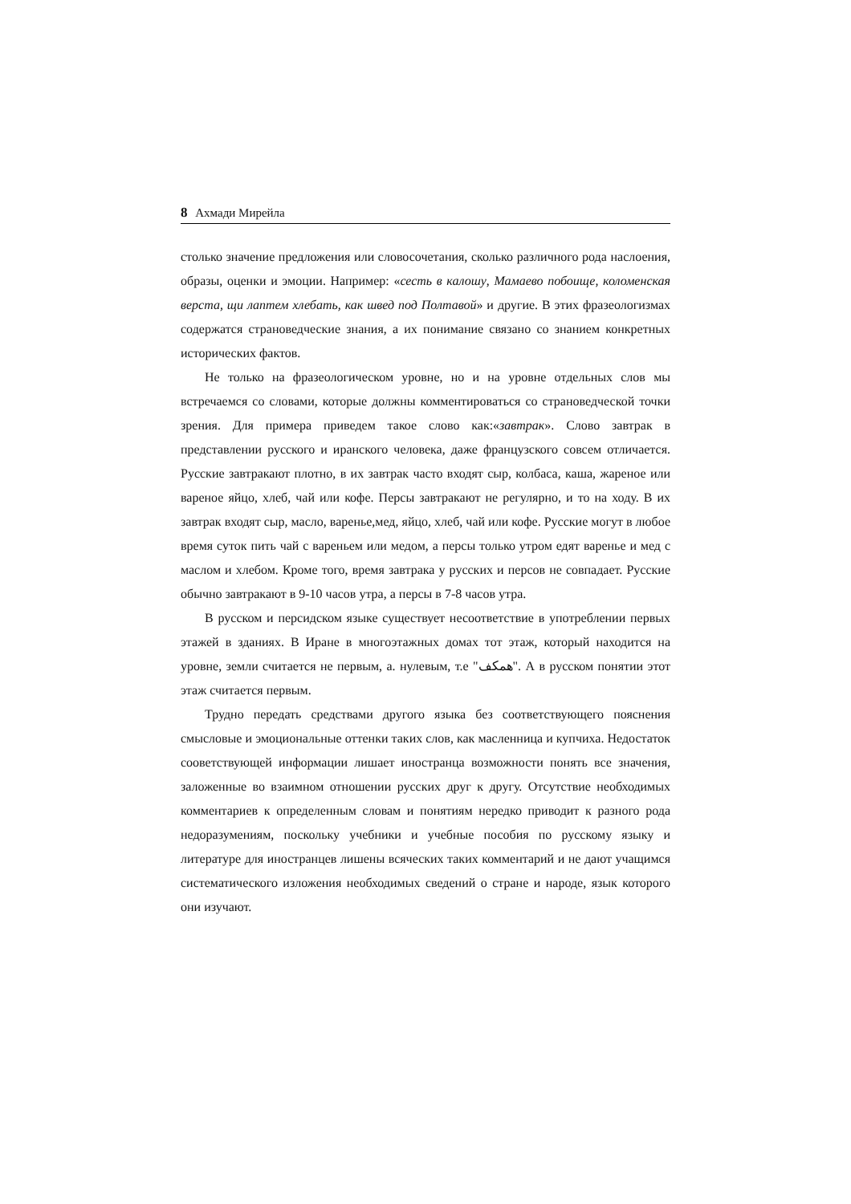8 Ахмади Мирейла
столько значение предложения или словосочетания, сколько различного рода наслоения, образы, оценки и эмоции. Например: «сесть в калошу, Мамаево побоище, коломенская верста, щи лаптем хлебать, как швед под Полтавой» и другие. В этих фразеологизмах содержатся страноведческие знания, а их понимание связано со знанием конкретных исторических фактов.
Не только на фразеологическом уровне, но и на уровне отдельных слов мы встречаемся со словами, которые должны комментироваться со страноведческой точки зрения. Для примера приведем такое слово как:«завтрак». Слово завтрак в представлении русского и иранского человека, даже французского совсем отличается. Русские завтракают плотно, в их завтрак часто входят сыр, колбаса, каша, жареное или вареное яйцо, хлеб, чай или кофе. Персы завтракают не регулярно, и то на ходу. В их завтрак входят сыр, масло, варенье,мед, яйцо, хлеб, чай или кофе. Русские могут в любое время суток пить чай с вареньем или медом, а персы только утром едят варенье и мед с маслом и хлебом. Кроме того, время завтрака у русских и персов не совпадает. Русские обычно завтракают в 9-10 часов утра, а персы в 7-8 часов утра.
В русском и персидском языке существует несоответствие в употреблении первых этажей в зданиях. В Иране в многоэтажных домах тот этаж, который находится на уровне, земли считается не первым, а. нулевым, т.е "همکف". А в русском понятии этот этаж считается первым.
Трудно передать средствами другого языка без соответствующего пояснения смысловые и эмоциональные оттенки таких слов, как масленница и купчиха. Недостаток сооветствующей информации лишает иностранца возможности понять все значения, заложенные во взаимном отношении русских друг к другу. Отсутствие необходимых комментариев к определенным словам и понятиям нередко приводит к разного рода недоразумениям, поскольку учебники и учебные пособия по русскому языку и литературе для иностранцев лишены всяческих таких комментарий и не дают учащимся систематического изложения необходимых сведений о стране и народе, язык которого они изучают.